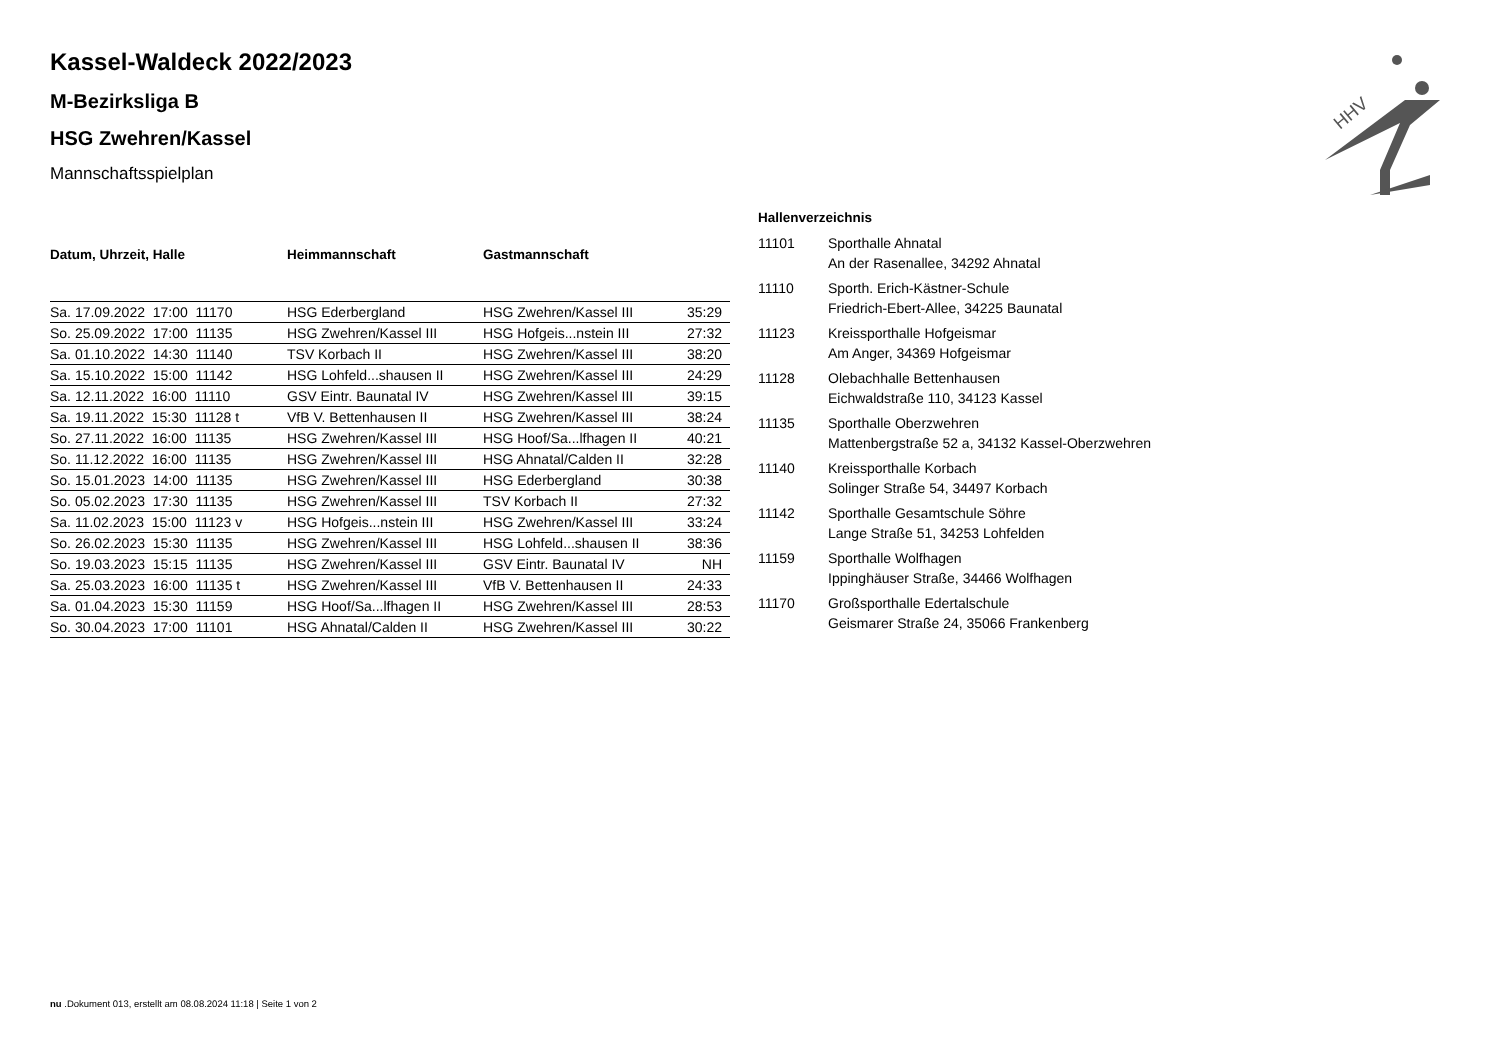HHV
Kassel-Waldeck 2022/2023
M-Bezirksliga B
HSG Zwehren/Kassel
Mannschaftsspielplan
| Datum, Uhrzeit, Halle | Heimmannschaft | Gastmannschaft | |
| --- | --- | --- | --- |
| Sa. 17.09.2022 17:00 11170 | HSG Ederbergland | HSG Zwehren/Kassel III | 35:29 |
| So. 25.09.2022 17:00 11135 | HSG Zwehren/Kassel III | HSG Hofgeis...nstein III | 27:32 |
| Sa. 01.10.2022 14:30 11140 | TSV Korbach II | HSG Zwehren/Kassel III | 38:20 |
| Sa. 15.10.2022 15:00 11142 | HSG Lohfeld...shausen II | HSG Zwehren/Kassel III | 24:29 |
| Sa. 12.11.2022 16:00 11110 | GSV Eintr. Baunatal IV | HSG Zwehren/Kassel III | 39:15 |
| Sa. 19.11.2022 15:30 11128 t | VfB V. Bettenhausen II | HSG Zwehren/Kassel III | 38:24 |
| So. 27.11.2022 16:00 11135 | HSG Zwehren/Kassel III | HSG Hoof/Sa...lfhagen II | 40:21 |
| So. 11.12.2022 16:00 11135 | HSG Zwehren/Kassel III | HSG Ahnatal/Calden II | 32:28 |
| So. 15.01.2023 14:00 11135 | HSG Zwehren/Kassel III | HSG Ederbergland | 30:38 |
| So. 05.02.2023 17:30 11135 | HSG Zwehren/Kassel III | TSV Korbach II | 27:32 |
| Sa. 11.02.2023 15:00 11123 v | HSG Hofgeis...nstein III | HSG Zwehren/Kassel III | 33:24 |
| So. 26.02.2023 15:30 11135 | HSG Zwehren/Kassel III | HSG Lohfeld...shausen II | 38:36 |
| So. 19.03.2023 15:15 11135 | HSG Zwehren/Kassel III | GSV Eintr. Baunatal IV | NH |
| Sa. 25.03.2023 16:00 11135 t | HSG Zwehren/Kassel III | VfB V. Bettenhausen II | 24:33 |
| Sa. 01.04.2023 15:30 11159 | HSG Hoof/Sa...lfhagen II | HSG Zwehren/Kassel III | 28:53 |
| So. 30.04.2023 17:00 11101 | HSG Ahnatal/Calden II | HSG Zwehren/Kassel III | 30:22 |
Hallenverzeichnis
| 11101 | Sporthalle Ahnatal |
| | An der Rasenallee, 34292 Ahnatal |
| 11110 | Sporth. Erich-Kästner-Schule |
| | Friedrich-Ebert-Allee, 34225 Baunatal |
| 11123 | Kreissporthalle Hofgeismar |
| | Am Anger, 34369 Hofgeismar |
| 11128 | Olebachhalle Bettenhausen |
| | Eichwaldstraße 110, 34123 Kassel |
| 11135 | Sporthalle Oberzwehren |
| | Mattenbergstraße 52 a, 34132 Kassel-Oberzwehren |
| 11140 | Kreissporthalle Korbach |
| | Solinger Straße 54, 34497 Korbach |
| 11142 | Sporthalle Gesamtschule Söhre |
| | Lange Straße 51, 34253 Lohfelden |
| 11159 | Sporthalle Wolfhagen |
| | Ippinghäuser Straße, 34466 Wolfhagen |
| 11170 | Großsporthalle Edertalschule |
| | Geismarer Straße 24, 35066 Frankenberg |
nu .Dokument 013, erstellt am 08.08.2024 11:18 | Seite 1 von 2